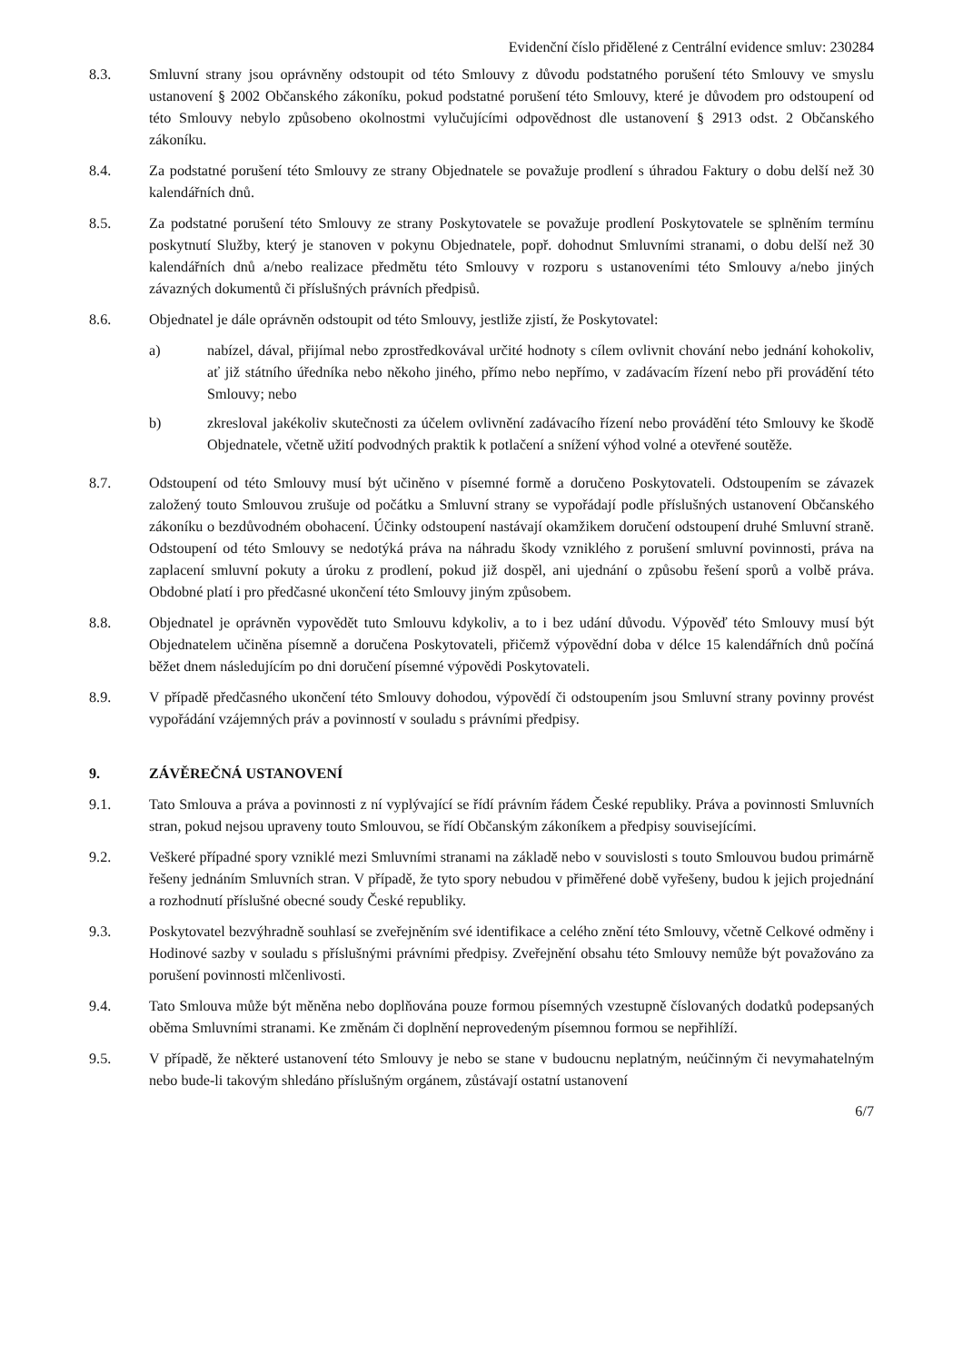Evidenční číslo přidělené z Centrální evidence smluv: 230284
8.3. Smluvní strany jsou oprávněny odstoupit od této Smlouvy z důvodu podstatného porušení této Smlouvy ve smyslu ustanovení § 2002 Občanského zákoníku, pokud podstatné porušení této Smlouvy, které je důvodem pro odstoupení od této Smlouvy nebylo způsobeno okolnostmi vylučujícími odpovědnost dle ustanovení § 2913 odst. 2 Občanského zákoníku.
8.4. Za podstatné porušení této Smlouvy ze strany Objednatele se považuje prodlení s úhradou Faktury o dobu delší než 30 kalendářních dnů.
8.5. Za podstatné porušení této Smlouvy ze strany Poskytovatele se považuje prodlení Poskytovatele se splněním termínu poskytnutí Služby, který je stanoven v pokynu Objednatele, popř. dohodnut Smluvními stranami, o dobu delší než 30 kalendářních dnů a/nebo realizace předmětu této Smlouvy v rozporu s ustanoveními této Smlouvy a/nebo jiných závazných dokumentů či příslušných právních předpisů.
8.6. Objednatel je dále oprávněn odstoupit od této Smlouvy, jestliže zjistí, že Poskytovatel:
a) nabízel, dával, přijímal nebo zprostředkovával určité hodnoty s cílem ovlivnit chování nebo jednání kohokoliv, ať již státního úředníka nebo někoho jiného, přímo nebo nepřímo, v zadávacím řízení nebo při provádění této Smlouvy; nebo
b) zkresloval jakékoliv skutečnosti za účelem ovlivnění zadávacího řízení nebo provádění této Smlouvy ke škodě Objednatele, včetně užití podvodných praktik k potlačení a snížení výhod volné a otevřené soutěže.
8.7. Odstoupení od této Smlouvy musí být učiněno v písemné formě a doručeno Poskytovateli. Odstoupením se závazek založený touto Smlouvou zrušuje od počátku a Smluvní strany se vypořádají podle příslušných ustanovení Občanského zákoníku o bezdůvodném obohacení. Účinky odstoupení nastávají okamžikem doručení odstoupení druhé Smluvní straně. Odstoupení od této Smlouvy se nedotýká práva na náhradu škody vzniklého z porušení smluvní povinnosti, práva na zaplacení smluvní pokuty a úroku z prodlení, pokud již dospěl, ani ujednání o způsobu řešení sporů a volbě práva. Obdobné platí i pro předčasné ukončení této Smlouvy jiným způsobem.
8.8. Objednatel je oprávněn vypovědět tuto Smlouvu kdykoliv, a to i bez udání důvodu. Výpověď této Smlouvy musí být Objednatelem učiněna písemně a doručena Poskytovateli, přičemž výpovědní doba v délce 15 kalendářních dnů počíná běžet dnem následujícím po dni doručení písemné výpovědi Poskytovateli.
8.9. V případě předčasného ukončení této Smlouvy dohodou, výpovědí či odstoupením jsou Smluvní strany povinny provést vypořádání vzájemných práv a povinností v souladu s právními předpisy.
9. ZÁVĚREČNÁ USTANOVENÍ
9.1. Tato Smlouva a práva a povinnosti z ní vyplývající se řídí právním řádem České republiky. Práva a povinnosti Smluvních stran, pokud nejsou upraveny touto Smlouvou, se řídí Občanským zákoníkem a předpisy souvisejícími.
9.2. Veškeré případné spory vzniklé mezi Smluvními stranami na základě nebo v souvislosti s touto Smlouvou budou primárně řešeny jednáním Smluvních stran. V případě, že tyto spory nebudou v přiměřené době vyřešeny, budou k jejich projednání a rozhodnutí příslušné obecné soudy České republiky.
9.3. Poskytovatel bezvýhradně souhlasí se zveřejněním své identifikace a celého znění této Smlouvy, včetně Celkové odměny i Hodinové sazby v souladu s příslušnými právními předpisy. Zveřejnění obsahu této Smlouvy nemůže být považováno za porušení povinnosti mlčenlivosti.
9.4. Tato Smlouva může být měněna nebo doplňována pouze formou písemných vzestupně číslovaných dodatků podepsaných oběma Smluvními stranami. Ke změnám či doplnění neprovedeným písemnou formou se nepřihlíží.
9.5. V případě, že některé ustanovení této Smlouvy je nebo se stane v budoucnu neplatným, neúčinným či nevymahatelným nebo bude-li takovým shledáno příslušným orgánem, zůstávají ostatní ustanovení
6/7